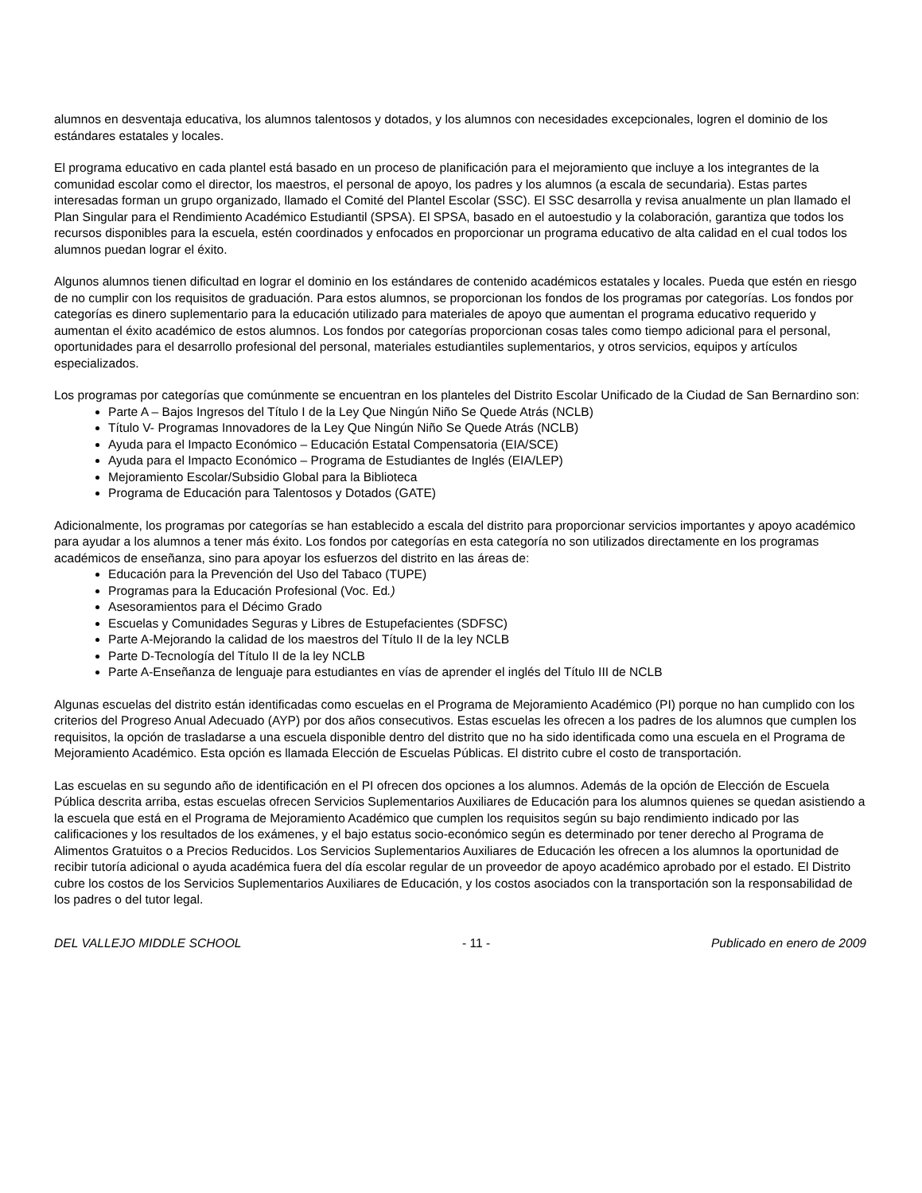alumnos en desventaja educativa, los alumnos talentosos y dotados, y los alumnos con necesidades excepcionales, logren el dominio de los estándares estatales y locales.
El programa educativo en cada plantel está basado en un proceso de planificación para el mejoramiento que incluye a los integrantes de la comunidad escolar como el director, los maestros, el personal de apoyo, los padres y los alumnos (a escala de secundaria). Estas partes interesadas forman un grupo organizado, llamado el Comité del Plantel Escolar (SSC). El SSC desarrolla y revisa anualmente un plan llamado el Plan Singular para el Rendimiento Académico Estudiantil (SPSA). El SPSA, basado en el autoestudio y la colaboración, garantiza que todos los recursos disponibles para la escuela, estén coordinados y enfocados en proporcionar un programa educativo de alta calidad en el cual todos los alumnos puedan lograr el éxito.
Algunos alumnos tienen dificultad en lograr el dominio en los estándares de contenido académicos estatales y locales. Pueda que estén en riesgo de no cumplir con los requisitos de graduación. Para estos alumnos, se proporcionan los fondos de los programas por categorías. Los fondos por categorías es dinero suplementario para la educación utilizado para materiales de apoyo que aumentan el programa educativo requerido y aumentan el éxito académico de estos alumnos. Los fondos por categorías proporcionan cosas tales como tiempo adicional para el personal, oportunidades para el desarrollo profesional del personal, materiales estudiantiles suplementarios, y otros servicios, equipos y artículos especializados.
Los programas por categorías que comúnmente se encuentran en los planteles del Distrito Escolar Unificado de la Ciudad de San Bernardino son:
Parte A – Bajos Ingresos del Título I de la Ley Que Ningún Niño Se Quede Atrás (NCLB)
Título V- Programas Innovadores de la Ley Que Ningún Niño Se Quede Atrás (NCLB)
Ayuda para el Impacto Económico – Educación Estatal Compensatoria (EIA/SCE)
Ayuda para el Impacto Económico – Programa de Estudiantes de Inglés (EIA/LEP)
Mejoramiento Escolar/Subsidio Global para la Biblioteca
Programa de Educación para Talentosos y Dotados (GATE)
Adicionalmente, los programas por categorías se han establecido a escala del distrito para proporcionar servicios importantes y apoyo académico para ayudar a los alumnos a tener más éxito. Los fondos por categorías en esta categoría no son utilizados directamente en los programas académicos de enseñanza, sino para apoyar los esfuerzos del distrito en las áreas de:
Educación para la Prevención del Uso del Tabaco (TUPE)
Programas para la Educación Profesional (Voc. Ed.)
Asesoramientos para el Décimo Grado
Escuelas y Comunidades Seguras y Libres de Estupefacientes (SDFSC)
Parte A-Mejorando la calidad de los maestros del Título II de la ley NCLB
Parte D-Tecnología del Título II de la ley NCLB
Parte A-Enseñanza de lenguaje para estudiantes en vías de aprender el inglés del Título III de NCLB
Algunas escuelas del distrito están identificadas como escuelas en el Programa de Mejoramiento Académico (PI) porque no han cumplido con los criterios del Progreso Anual Adecuado (AYP) por dos años consecutivos. Estas escuelas les ofrecen a los padres de los alumnos que cumplen los requisitos, la opción de trasladarse a una escuela disponible dentro del distrito que no ha sido identificada como una escuela en el Programa de Mejoramiento Académico. Esta opción es llamada Elección de Escuelas Públicas. El distrito cubre el costo de transportación.
Las escuelas en su segundo año de identificación en el PI ofrecen dos opciones a los alumnos. Además de la opción de Elección de Escuela Pública descrita arriba, estas escuelas ofrecen Servicios Suplementarios Auxiliares de Educación para los alumnos quienes se quedan asistiendo a la escuela que está en el Programa de Mejoramiento Académico que cumplen los requisitos según su bajo rendimiento indicado por las calificaciones y los resultados de los exámenes, y el bajo estatus socio-económico según es determinado por tener derecho al Programa de Alimentos Gratuitos o a Precios Reducidos. Los Servicios Suplementarios Auxiliares de Educación les ofrecen a los alumnos la oportunidad de recibir tutoría adicional o ayuda académica fuera del día escolar regular de un proveedor de apoyo académico aprobado por el estado. El Distrito cubre los costos de los Servicios Suplementarios Auxiliares de Educación, y los costos asociados con la transportación son la responsabilidad de los padres o del tutor legal.
DEL VALLEJO MIDDLE SCHOOL - 11 - Publicado en enero de 2009